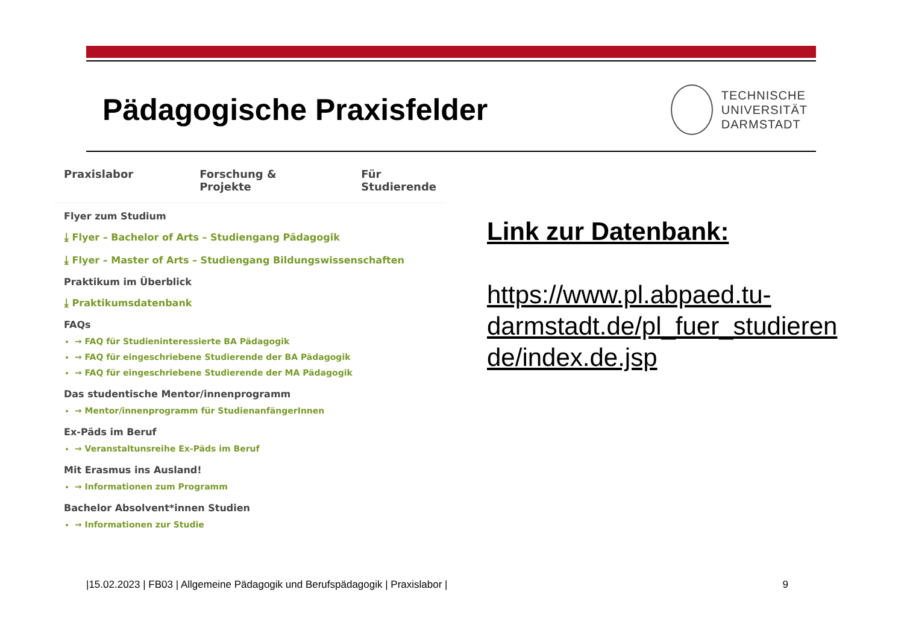Pädagogische Praxisfelder
TECHNISCHE
UNIVERSITÄT
DARMSTADT
Praxislabor Forschung & Projekte Für Studierende
Flyer zum Studium
⤓ Flyer – Bachelor of Arts – Studiengang Pädagogik
⤓ Flyer – Master of Arts – Studiengang Bildungswissenschaften
Praktikum im Überblick
⤓ Praktikumsdatenbank
FAQs
→ FAQ für Studieninteressierte BA Pädagogik
→ FAQ für eingeschriebene Studierende der BA Pädagogik
→ FAQ für eingeschriebene Studierende der MA Pädagogik
Das studentische Mentor/innenprogramm
→ Mentor/innenprogramm für StudienanfängerInnen
Ex-Päds im Beruf
→ Veranstaltunsreihe Ex-Päds im Beruf
Mit Erasmus ins Ausland!
→ Informationen zum Programm
Bachelor Absolvent*innen Studien
→ Informationen zur Studie
Link zur Datenbank:
https://www.pl.abpaed.tu-
darmstadt.de/pl_fuer_studieren
de/index.de.jsp
|15.02.2023 | FB03 | Allgemeine Pädagogik und Berufspädagogik | Praxislabor | 9